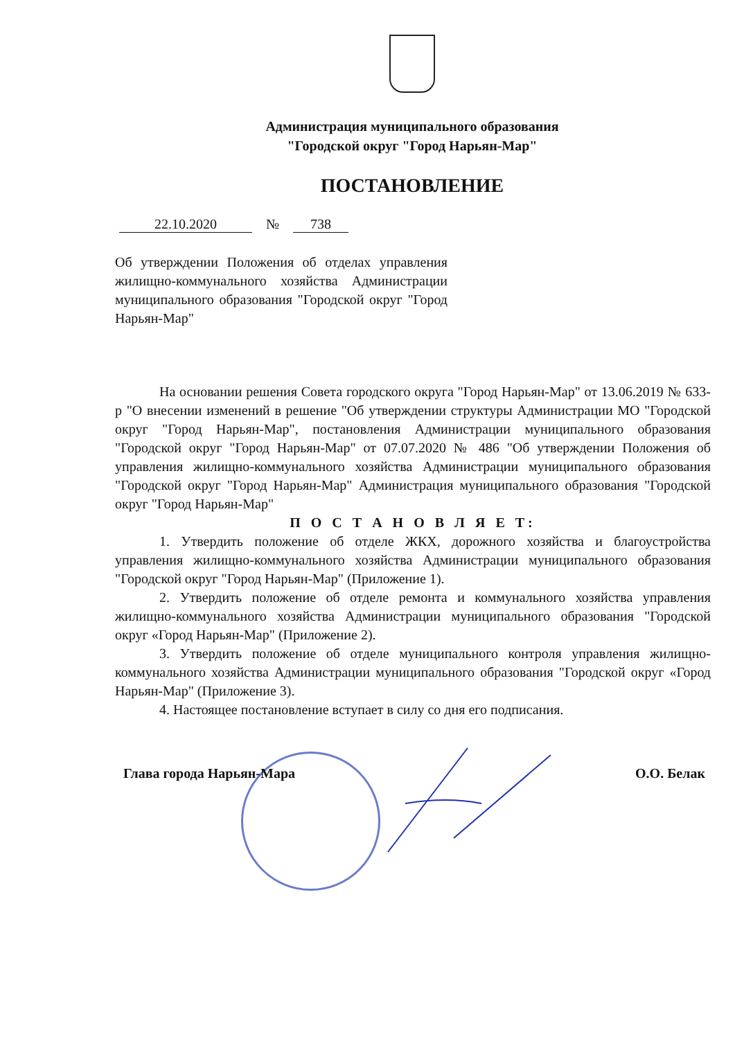Администрация муниципального образования
"Городской округ "Город Нарьян-Мар"
ПОСТАНОВЛЕНИЕ
22.10.2020 № 738
Об утверждении Положения об отделах управления жилищно-коммунального хозяйства Администрации муниципального образования "Городской округ "Город Нарьян-Мар"
На основании решения Совета городского округа "Город Нарьян-Мар" от 13.06.2019 № 633-р "О внесении изменений в решение "Об утверждении структуры Администрации МО "Городской округ "Город Нарьян-Мар", постановления Администрации муниципального образования "Городской округ "Город Нарьян-Мар" от 07.07.2020 № 486 "Об утверждении Положения об управления жилищно-коммунального хозяйства Администрации муниципального образования "Городской округ "Город Нарьян-Мар" Администрация муниципального образования "Городской округ "Город Нарьян-Мар"
П О С Т А Н О В Л Я Е Т:
1. Утвердить положение об отделе ЖКХ, дорожного хозяйства и благоустройства управления жилищно-коммунального хозяйства Администрации муниципального образования "Городской округ "Город Нарьян-Мар" (Приложение 1).
2. Утвердить положение об отделе ремонта и коммунального хозяйства управления жилищно-коммунального хозяйства Администрации муниципального образования "Городской округ «Город Нарьян-Мар" (Приложение 2).
3. Утвердить положение об отделе муниципального контроля управления жилищно-коммунального хозяйства Администрации муниципального образования "Городской округ «Город Нарьян-Мар" (Приложение 3).
4. Настоящее постановление вступает в силу со дня его подписания.
Глава города Нарьян-Мара О.О. Белак